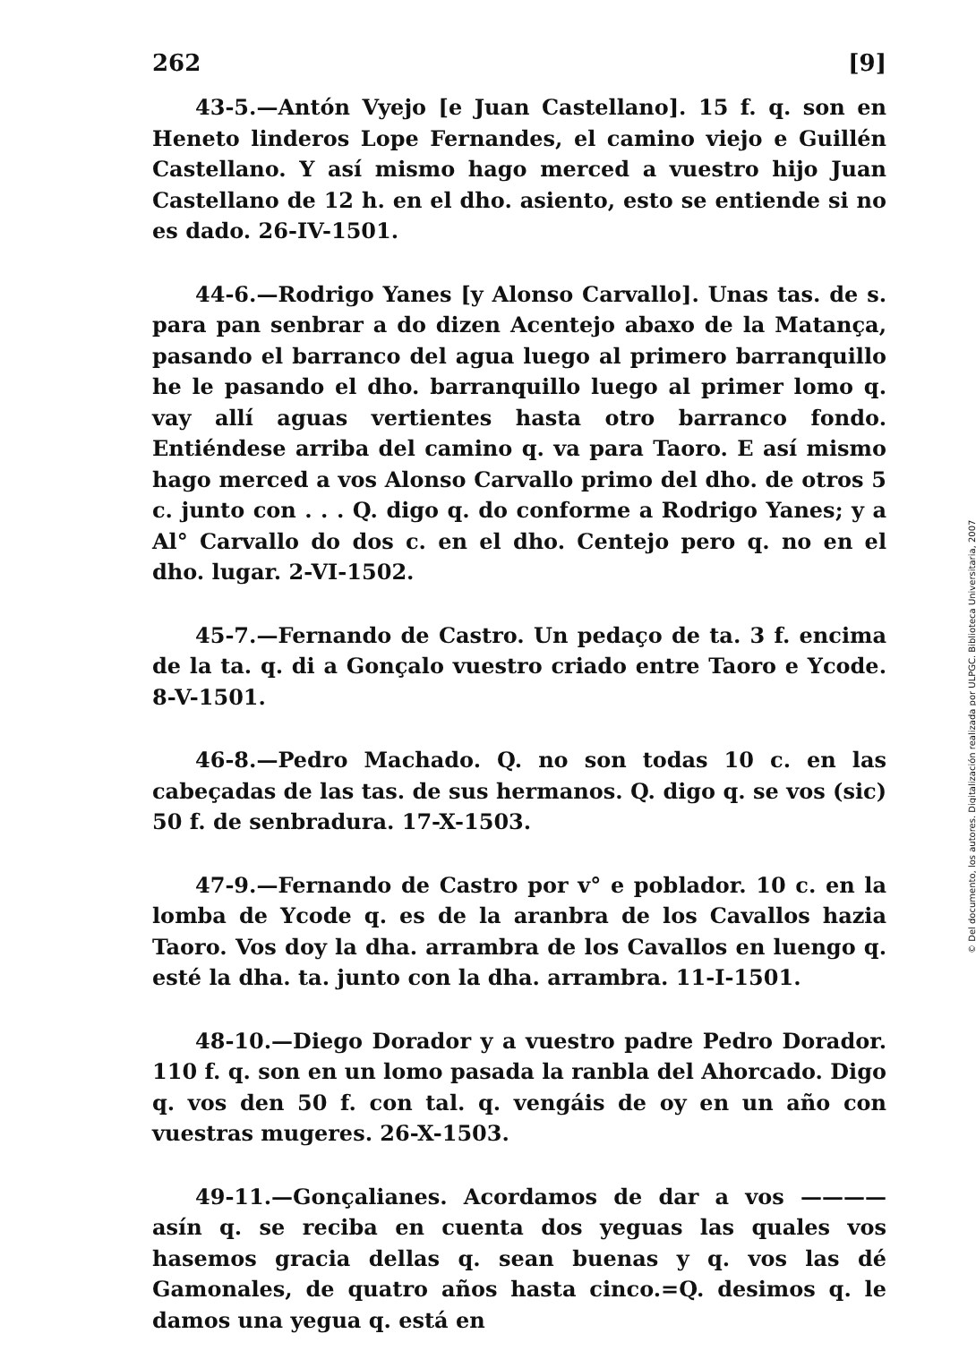262 [9]
43-5.—Antón Vyejo [e Juan Castellano]. 15 f. q. son en Heneto linderos Lope Fernandes, el camino viejo e Guillén Castellano. Y así mismo hago merced a vuestro hijo Juan Castellano de 12 h. en el dho. asiento, esto se entiende si no es dado. 26-IV-1501.
44-6.—Rodrigo Yanes [y Alonso Carvallo]. Unas tas. de s. para pan senbrar a do dizen Acentejo abaxo de la Matança, pasando el barranco del agua luego al primero barranquillo he le pasando el dho. barranquillo luego al primer lomo q. vay allí aguas vertientes hasta otro barranco fondo. Entiéndese arriba del camino q. va para Taoro. E así mismo hago merced a vos Alonso Carvallo primo del dho. de otros 5 c. junto con . . . Q. digo q. do conforme a Rodrigo Yanes; y a Al° Carvallo do dos c. en el dho. Centejo pero q. no en el dho. lugar. 2-VI-1502.
45-7.—Fernando de Castro. Un pedaço de ta. 3 f. encima de la ta. q. di a Gonçalo vuestro criado entre Taoro e Ycode. 8-V-1501.
46-8.—Pedro Machado. Q. no son todas 10 c. en las cabeçadas de las tas. de sus hermanos. Q. digo q. se vos (sic) 50 f. de senbradura. 17-X-1503.
47-9.—Fernando de Castro por v° e poblador. 10 c. en la lomba de Ycode q. es de la aranbra de los Cavallos hazia Taoro. Vos doy la dha. arrambra de los Cavallos en luengo q. esté la dha. ta. junto con la dha. arrambra. 11-I-1501.
48-10.—Diego Dorador y a vuestro padre Pedro Dorador. 110 f. q. son en un lomo pasada la ranbla del Ahorcado. Digo q. vos den 50 f. con tal. q. vengáis de oy en un año con vuestras mugeres. 26-X-1503.
49-11.—Gonçalianes. Acordamos de dar a vos ———— asín q. se reciba en cuenta dos yeguas las quales vos hasemos gracia dellas q. sean buenas y q. vos las dé Gamonales, de quatro años hasta cinco.=Q. desimos q. le damos una yegua q. está en
© Del documento, los autores. Digitalización realizada por ULPGC. Biblioteca Universitaria, 2007